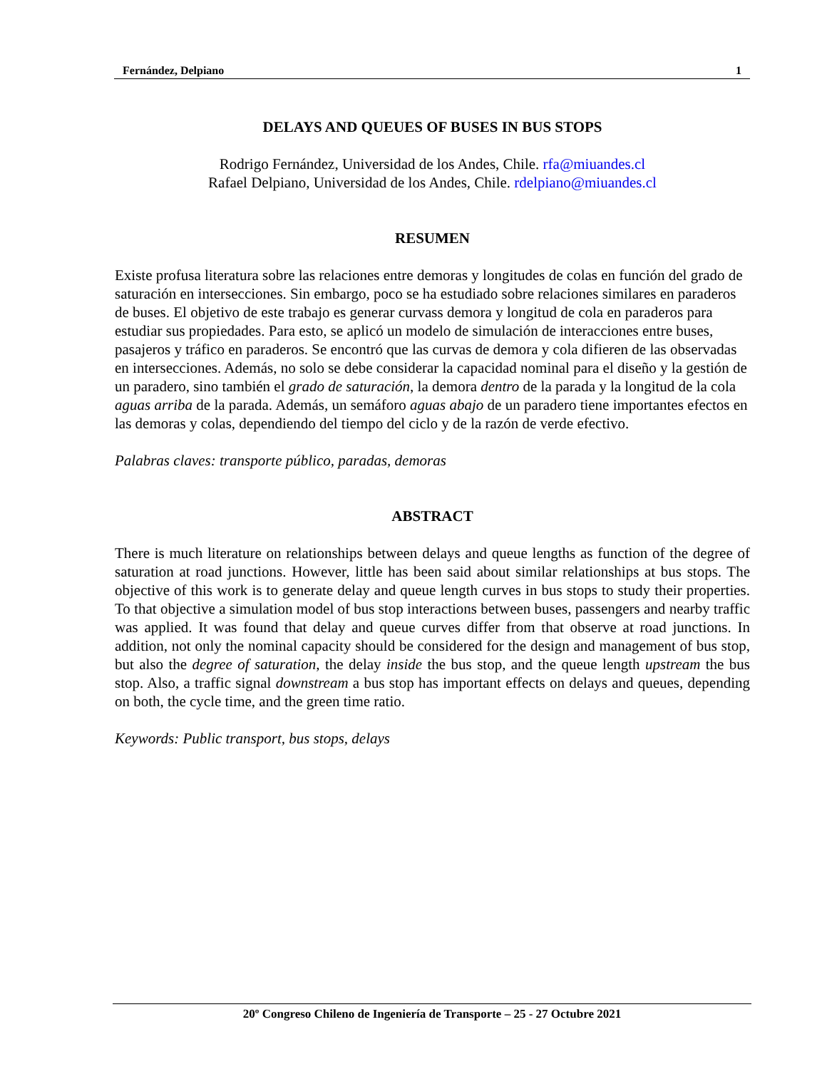Fernández, Delpiano 1
DELAYS AND QUEUES OF BUSES IN BUS STOPS
Rodrigo Fernández, Universidad de los Andes, Chile. rfa@miuandes.cl
Rafael Delpiano, Universidad de los Andes, Chile. rdelpiano@miuandes.cl
RESUMEN
Existe profusa literatura sobre las relaciones entre demoras y longitudes de colas en función del grado de saturación en intersecciones. Sin embargo, poco se ha estudiado sobre relaciones similares en paraderos de buses. El objetivo de este trabajo es generar curvass demora y longitud de cola en paraderos para estudiar sus propiedades. Para esto, se aplicó un modelo de simulación de interacciones entre buses, pasajeros y tráfico en paraderos. Se encontró que las curvas de demora y cola difieren de las observadas en intersecciones. Además, no solo se debe considerar la capacidad nominal para el diseño y la gestión de un paradero, sino también el grado de saturación, la demora dentro de la parada y la longitud de la cola aguas arriba de la parada. Además, un semáforo aguas abajo de un paradero tiene importantes efectos en las demoras y colas, dependiendo del tiempo del ciclo y de la razón de verde efectivo.
Palabras claves: transporte público, paradas, demoras
ABSTRACT
There is much literature on relationships between delays and queue lengths as function of the degree of saturation at road junctions. However, little has been said about similar relationships at bus stops. The objective of this work is to generate delay and queue length curves in bus stops to study their properties. To that objective a simulation model of bus stop interactions between buses, passengers and nearby traffic was applied. It was found that delay and queue curves differ from that observe at road junctions. In addition, not only the nominal capacity should be considered for the design and management of bus stop, but also the degree of saturation, the delay inside the bus stop, and the queue length upstream the bus stop. Also, a traffic signal downstream a bus stop has important effects on delays and queues, depending on both, the cycle time, and the green time ratio.
Keywords: Public transport, bus stops, delays
20º Congreso Chileno de Ingeniería de Transporte – 25 - 27 Octubre 2021